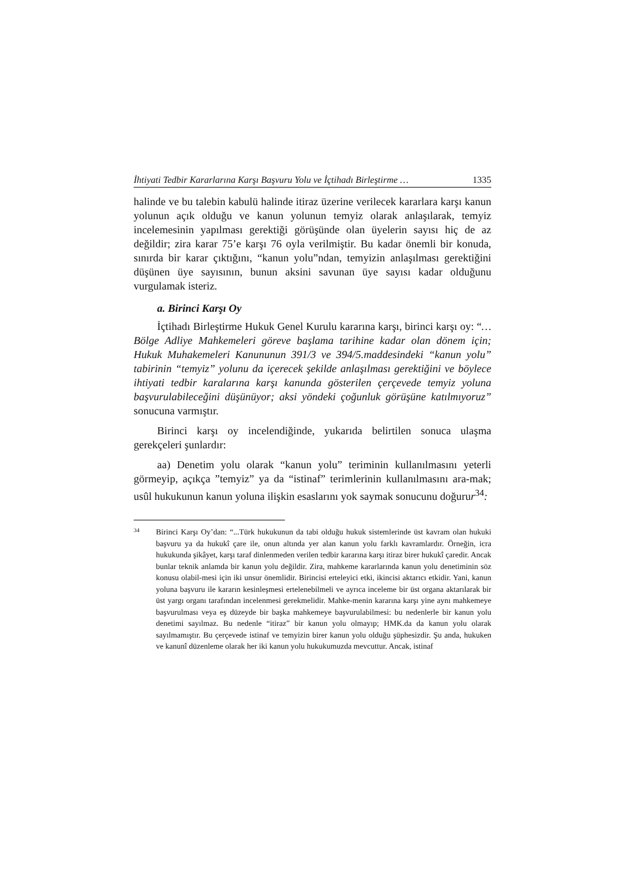İhtiyati Tedbir Kararlarına Karşı Başvuru Yolu ve İçtihadı Birleştirme … 1335
halinde ve bu talebin kabulü halinde itiraz üzerine verilecek kararlara karşı kanun yolunun açık olduğu ve kanun yolunun temyiz olarak anlaşılarak, temyiz incelemesinin yapılması gerektiği görüşünde olan üyelerin sayısı hiç de az değildir; zira karar 75’e karşı 76 oyla verilmiştir. Bu kadar önemli bir konuda, sınırda bir karar çıktığını, “kanun yolu”ndan, temyizin anlaşılması gerektiğini düşünen üye sayısının, bunun aksini savunan üye sayısı kadar olduğunu vurgulamak isteriz.
a. Birinci Karşı Oy
İçtihadı Birleştirme Hukuk Genel Kurulu kararına karşı, birinci karşı oy: “…Bölge Adliye Mahkemeleri göreve başlama tarihine kadar olan dönem için; Hukuk Muhakemeleri Kanununun 391/3 ve 394/5.maddesindeki “kanun yolu” tabirinin “temyiz” yolunu da içerecek şekilde anlaşılması gerektiğini ve böylece ihtiyati tedbir karalarına karşı kanunda gösterilen çerçevede temyiz yoluna başvurulabileceğini düşünüyor; aksi yöndeki çoğunluk görüşüne katılmıyoruz” sonucuna varmıştır.
Birinci karşı oy incelendiğinde, yukarıda belirtilen sonuca ulaşma gerekçeleri şunlardır:
aa) Denetim yolu olarak “kanun yolu” teriminin kullanılmasını yeterli görmeyip, açıkça ”temyiz” ya da “istinaf” terimlerinin kullanılmasını ara-mak; usûl hukukunun kanun yoluna ilişkin esaslarını yok saymak sonucunu doğurur<sup>34</sup>:
34 Birinci Karşı Oy’dan: “...Türk hukukunun da tabi olduğu hukuk sistemlerinde üst kavram olan hukuki başvuru ya da hukukî çare ile, onun altında yer alan kanun yolu farklı kavramlardır. Örneğin, icra hukukunda şikâyet, karşı taraf dinlenmeden verilen tedbir kararına karşı itiraz birer hukukî çaredir. Ancak bunlar teknik anlamda bir kanun yolu değildir. Zira, mahkeme kararlarında kanun yolu denetiminin söz konusu olabil-mesi için iki unsur önemlidir. Birincisi erteleyici etki, ikincisi aktarıcı etkidir. Yani, kanun yoluna başvuru ile kararın kesinleşmesi ertelenebilmeli ve ayrıca inceleme bir üst organa aktarılarak bir üst yargı organı tarafından incelenmesi gerekmelidir. Mahke-menin kararına karşı yine aynı mahkemeye başvurulması veya eş düzeyde bir başka mahkemeye başvurulabilmesi: bu nedenlerle bir kanun yolu denetimi sayılmaz. Bu nedenle “itiraz” bir kanun yolu olmayıp; HMK.da da kanun yolu olarak sayılmamıştır. Bu çerçevede istinaf ve temyizin birer kanun yolu olduğu şüphesizdir. Şu anda, hukuken ve kanunî düzenleme olarak her iki kanun yolu hukukumuzda mevcuttur. Ancak, istinaf